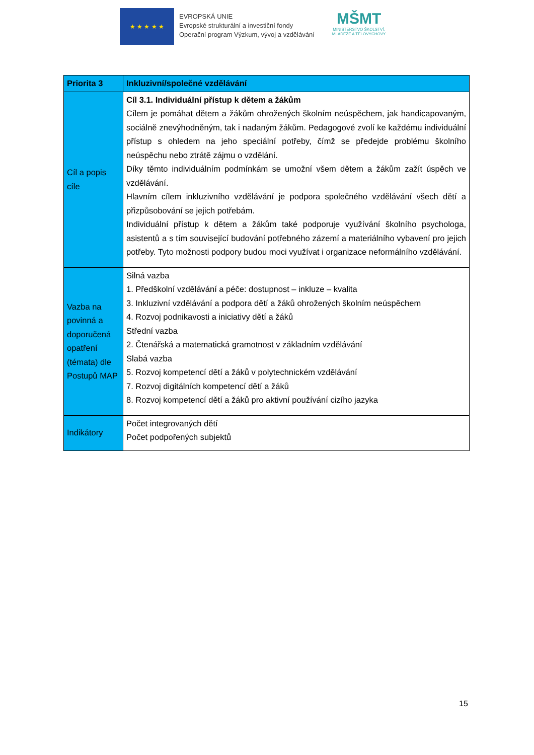★ ★ ★ ★ ★
EVROPSKÁ UNIE
Evropské strukturální a investiční fondy
Operační program Výzkum, vývoj a vzdělávání
MŠMT
MINISTERSTVO ŠKOLSTVÍ,
MLÁDEŽE A TĚLOVÝCHOVY
| Priorita 3 | Inkluzivní/společné vzdělávání |
| Cíl a popis cíle | Cíl 3.1. Individuální přístup k dětem a žákům Cílem je pomáhat dětem a žákům ohrožených školním neúspěchem, jak handicapovaným, sociálně znevýhodněným, tak i nadaným žákům. Pedagogové zvolí ke každému individuální přístup s ohledem na jeho speciální potřeby, čímž se předejde problému školního neúspěchu nebo ztrátě zájmu o vzdělání. Díky těmto individuálním podmínkám se umožní všem dětem a žákům zažít úspěch ve vzdělávání. Hlavním cílem inkluzivního vzdělávání je podpora společného vzdělávání všech dětí a přizpůsobování se jejich potřebám. Individuální přístup k dětem a žákům také podporuje využívání školního psychologa, asistentů a s tím související budování potřebného zázemí a materiálního vybavení pro jejich potřeby. Tyto možnosti podpory budou moci využívat i organizace neformálního vzdělávání. |
| Vazba na povinná a doporučená opatření (témata) dle Postupů MAP | Silná vazba 1. Předškolní vzdělávání a péče: dostupnost – inkluze – kvalita 3. Inkluzivní vzdělávání a podpora dětí a žáků ohrožených školním neúspěchem 4. Rozvoj podnikavosti a iniciativy dětí a žáků Střední vazba 2. Čtenářská a matematická gramotnost v základním vzdělávání Slabá vazba 5. Rozvoj kompetencí dětí a žáků v polytechnickém vzdělávání 7. Rozvoj digitálních kompetencí dětí a žáků 8. Rozvoj kompetencí dětí a žáků pro aktivní používání cizího jazyka |
| Indikátory | Počet integrovaných dětí Počet podpořených subjektů |
15